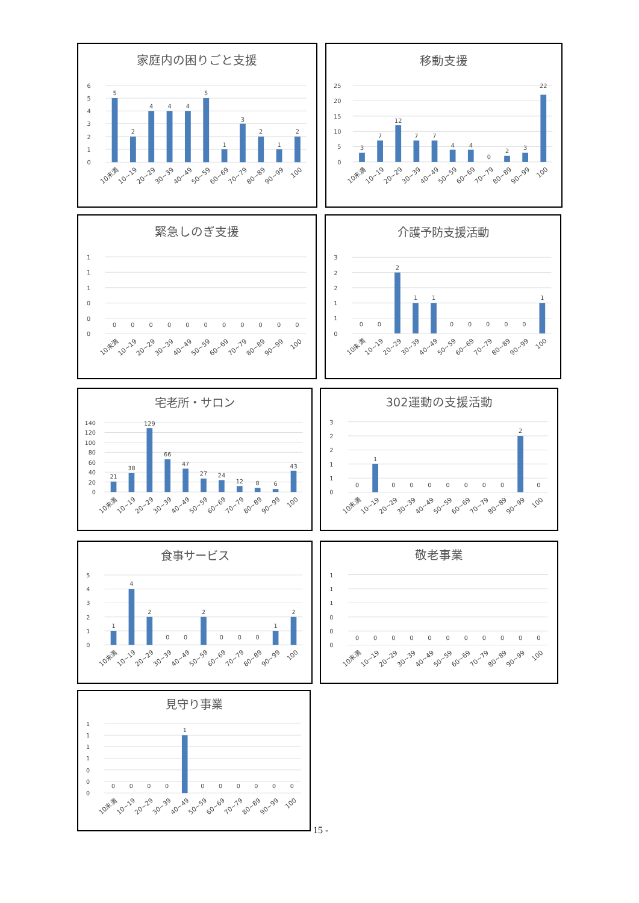家庭内の困りごと支援
6
5
4
3
2
1
0
5
2
4
4
4
5
1
3
2
1
2
10未満
10~19
20~29
30~39
40~49
50~59
60~69
70~79
80~89
90~99
100
移動支援
25
20
15
10
5
0
3
7
12
7
7
4
4
0
2
3
22
10未満
10~19
20~29
30~39
40~49
50~59
60~69
70~79
80~89
90~99
100
緊急しのぎ支援
1
1
1
0
0
0
0
0
0
0
0
0
0
0
0
0
0
10未満
10~19
20~29
30~39
40~49
50~59
60~69
70~79
80~89
90~99
100
介護予防支援活動
3
2
2
1
1
0
0
0
2
1
1
0
0
0
0
0
1
10未満
10~19
20~29
30~39
40~49
50~59
60~69
70~79
80~89
90~99
100
宅老所・サロン
140
120
100
80
60
40
20
0
21
38
129
66
47
27
24
12
8
6
43
10未満
10~19
20~29
30~39
40~49
50~59
60~69
70~79
80~89
90~99
100
302運動の支援活動
3
2
2
1
1
0
0
1
0
0
0
0
0
0
0
2
0
10未満
10~19
20~29
30~39
40~49
50~59
60~69
70~79
80~89
90~99
100
食事サービス
5
4
3
2
1
0
1
4
2
0
0
2
0
0
0
1
2
10未満
10~19
20~29
30~39
40~49
50~59
60~69
70~79
80~89
90~99
100
敬老事業
1
1
1
0
0
0
0
0
0
0
0
0
0
0
0
0
0
10未満
10~19
20~29
30~39
40~49
50~59
60~69
70~79
80~89
90~99
100
見守り事業
1
1
1
1
0
0
0
0
0
0
0
1
0
0
0
0
0
0
10未満
10~19
20~29
30~39
40~49
50~59
60~69
70~79
80~89
90~99
100
15 -